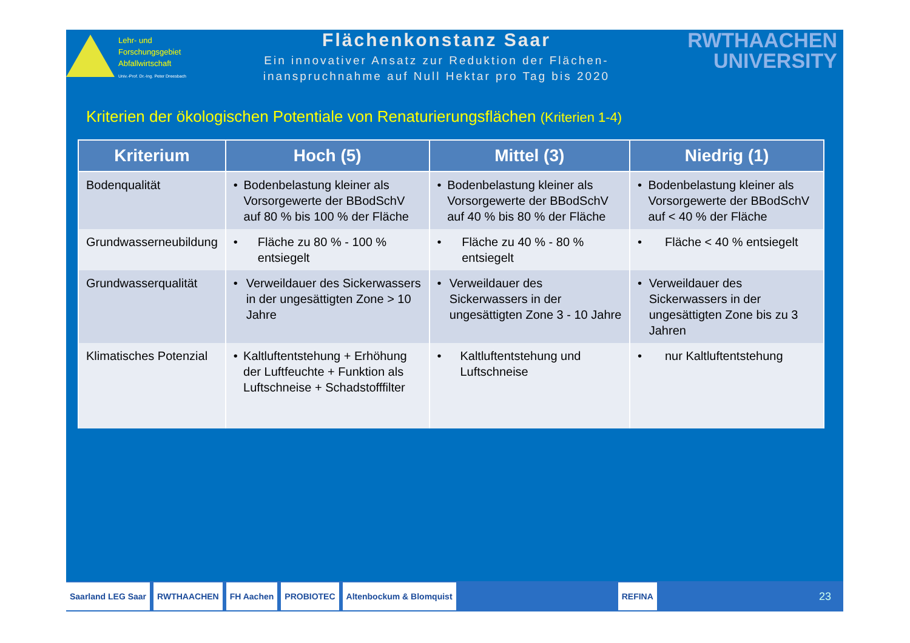Lehr- und
Forschungsgebiet
Abfallwirtschaft
Univ.-Prof. Dr.-Ing. Peter Dreesbach
Flächenkonstanz Saar
Ein innovativer Ansatz zur Reduktion der Flächen-
inanspruchnahme auf Null Hektar pro Tag bis 2020
RWTHAACHEN
UNIVERSITY
Kriterien der ökologischen Potentiale von Renaturierungsflächen (Kriterien 1-4)
| Kriterium | Hoch (5) | Mittel (3) | Niedrig (1) |
| --- | --- | --- | --- |
| Bodenqualität | • Bodenbelastung kleiner als Vorsorgewerte der BBodSchV auf 80 % bis 100 % der Fläche | • Bodenbelastung kleiner als Vorsorgewerte der BBodSchV auf 40 % bis 80 % der Fläche | • Bodenbelastung kleiner als Vorsorgewerte der BBodSchV auf < 40 % der Fläche |
| Grundwasserneubildung | • Fläche zu 80 % - 100 % entsiegelt | • Fläche zu 40 % - 80 % entsiegelt | • Fläche < 40 % entsiegelt |
| Grundwasserqualität | • Verweildauer des Sickerwassers in der ungesättigten Zone > 10 Jahre | • Verweildauer des Sickerwassers in der ungesättigten Zone 3 - 10 Jahre | • Verweildauer des Sickerwassers in der ungesättigten Zone bis zu 3 Jahren |
| Klimatisches Potenzial | • Kaltluftentstehung + Erhöhung der Luftfeuchte + Funktion als Luftschneise + Schadstofffilter | • Kaltluftentstehung und Luftschneise | • nur Kaltluftentstehung |
Saarland LEG Saar RWTHAACHEN FH Aachen PROBIOTEC Altenbockum & Blomquist REFINA
23